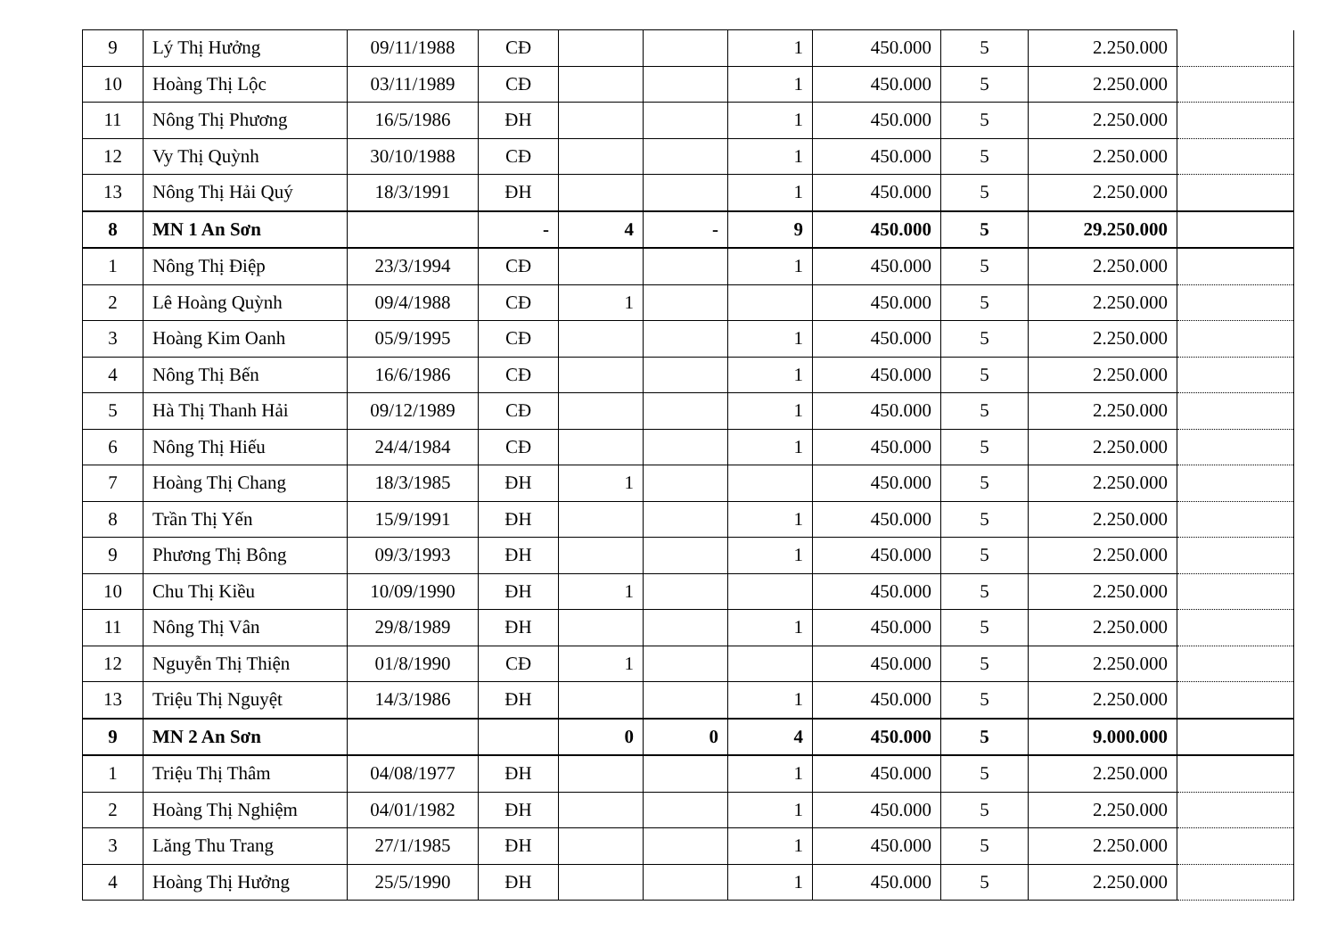| 9 | Lý Thị Hưởng | 09/11/1988 | CĐ | | | 1 | 450.000 | 5 | 2.250.000 | |
| 10 | Hoàng Thị Lộc | 03/11/1989 | CĐ | | | 1 | 450.000 | 5 | 2.250.000 | |
| 11 | Nông Thị Phương | 16/5/1986 | ĐH | | | 1 | 450.000 | 5 | 2.250.000 | |
| 12 | Vy Thị Quỳnh | 30/10/1988 | CĐ | | | 1 | 450.000 | 5 | 2.250.000 | |
| 13 | Nông Thị Hải Quý | 18/3/1991 | ĐH | | | 1 | 450.000 | 5 | 2.250.000 | |
| 8 | MN 1 An Sơn | | - | 4 | - | 9 | 450.000 | 5 | 29.250.000 | |
| 1 | Nông Thị Điệp | 23/3/1994 | CĐ | | | 1 | 450.000 | 5 | 2.250.000 | |
| 2 | Lê Hoàng Quỳnh | 09/4/1988 | CĐ | 1 | | | 450.000 | 5 | 2.250.000 | |
| 3 | Hoàng Kim Oanh | 05/9/1995 | CĐ | | | 1 | 450.000 | 5 | 2.250.000 | |
| 4 | Nông Thị Bến | 16/6/1986 | CĐ | | | 1 | 450.000 | 5 | 2.250.000 | |
| 5 | Hà Thị Thanh Hải | 09/12/1989 | CĐ | | | 1 | 450.000 | 5 | 2.250.000 | |
| 6 | Nông Thị Hiếu | 24/4/1984 | CĐ | | | 1 | 450.000 | 5 | 2.250.000 | |
| 7 | Hoàng Thị Chang | 18/3/1985 | ĐH | 1 | | | 450.000 | 5 | 2.250.000 | |
| 8 | Trần Thị Yến | 15/9/1991 | ĐH | | | 1 | 450.000 | 5 | 2.250.000 | |
| 9 | Phương Thị Bông | 09/3/1993 | ĐH | | | 1 | 450.000 | 5 | 2.250.000 | |
| 10 | Chu Thị Kiều | 10/09/1990 | ĐH | 1 | | | 450.000 | 5 | 2.250.000 | |
| 11 | Nông Thị Vân | 29/8/1989 | ĐH | | | 1 | 450.000 | 5 | 2.250.000 | |
| 12 | Nguyễn Thị Thiện | 01/8/1990 | CĐ | 1 | | | 450.000 | 5 | 2.250.000 | |
| 13 | Triệu Thị Nguyệt | 14/3/1986 | ĐH | | | 1 | 450.000 | 5 | 2.250.000 | |
| 9 | MN 2 An Sơn | | | 0 | 0 | 4 | 450.000 | 5 | 9.000.000 | |
| 1 | Triệu Thị Thâm | 04/08/1977 | ĐH | | | 1 | 450.000 | 5 | 2.250.000 | |
| 2 | Hoàng Thị Nghiệm | 04/01/1982 | ĐH | | | 1 | 450.000 | 5 | 2.250.000 | |
| 3 | Lăng Thu Trang | 27/1/1985 | ĐH | | | 1 | 450.000 | 5 | 2.250.000 | |
| 4 | Hoàng Thị Hưởng | 25/5/1990 | ĐH | | | 1 | 450.000 | 5 | 2.250.000 | |